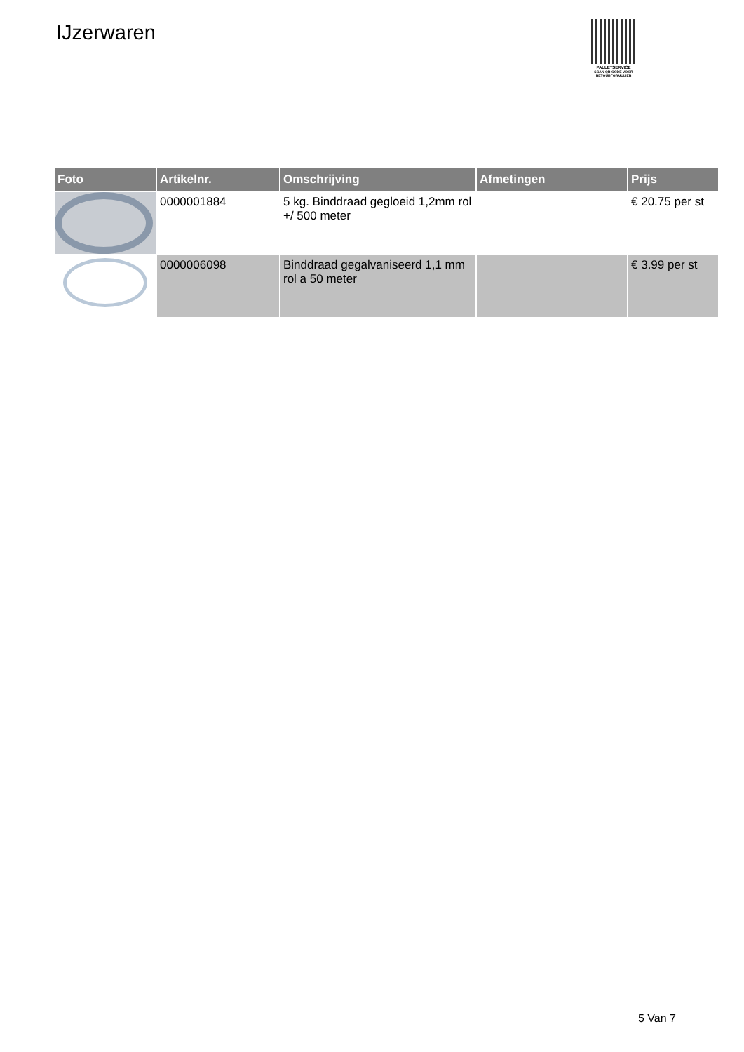IJzerwaren
PALLETSERVICE
SCAN QR-CODE VOOR RETOURFORMULIER
| Foto | Artikelnr. | Omschrijving | Afmetingen | Prijs |
| --- | --- | --- | --- | --- |
| | 0000001884 | 5 kg. Binddraad gegloeid 1,2mm rol +/ 500 meter | | € 20.75 per st |
| | 0000006098 | Binddraad gegalvaniseerd 1,1 mm rol a 50 meter | | € 3.99 per st |
5 Van 7